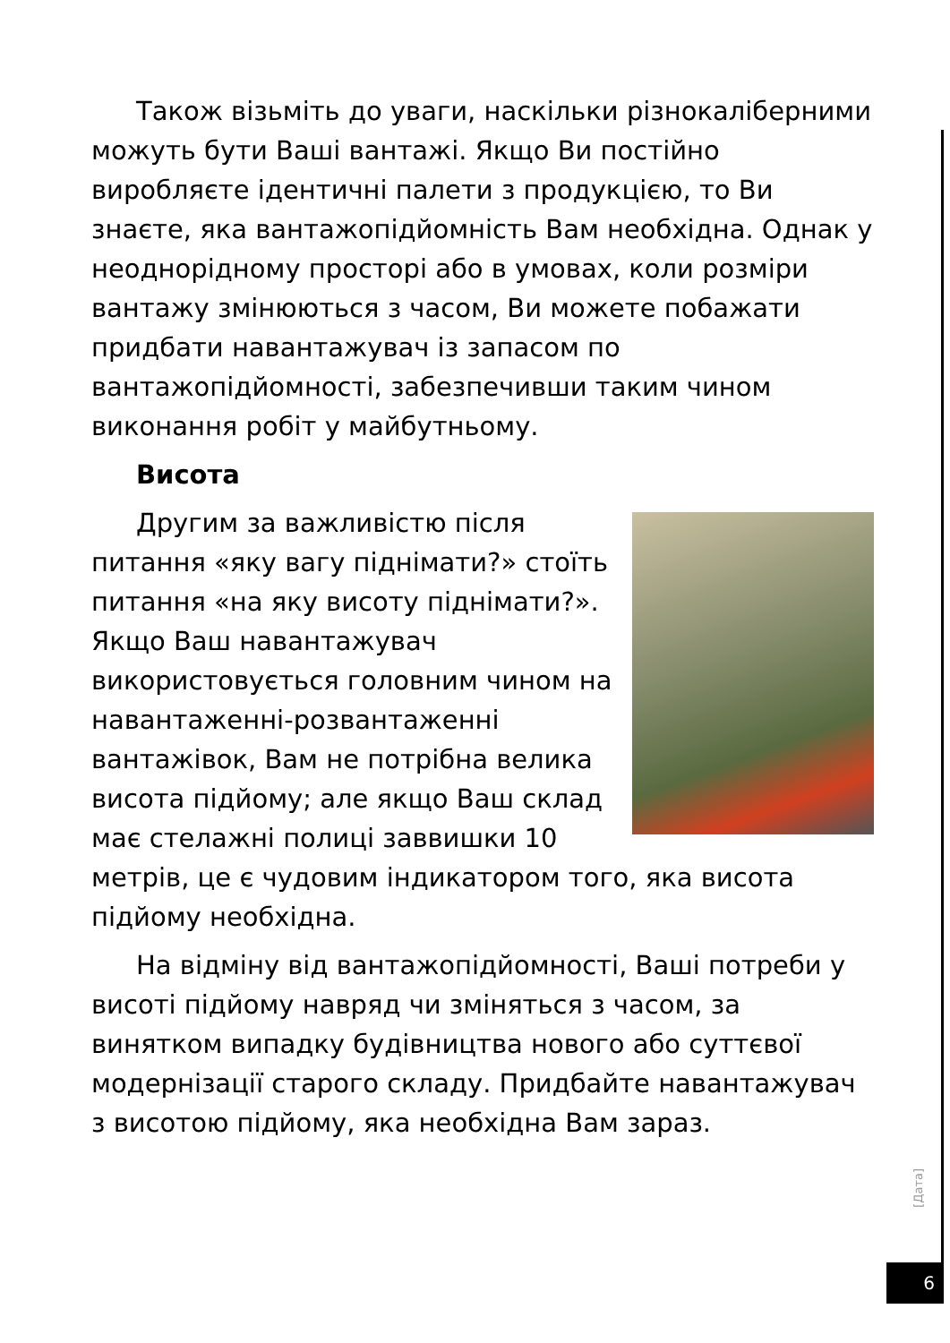Також візьміть до уваги, наскільки різнокаліберними можуть бути Ваші вантажі. Якщо Ви постійно виробляєте ідентичні палети з продукцією, то Ви знаєте, яка вантажопідйомність Вам необхідна. Однак у неоднорідному просторі або в умовах, коли розміри вантажу змінюються з часом, Ви можете побажати придбати навантажувач із запасом по вантажопідйомності, забезпечивши таким чином виконання робіт у майбутньому.
Висота
Другим за важливістю після питання «яку вагу піднімати?» стоїть питання «на яку висоту піднімати?». Якщо Ваш навантажувач використовується головним чином на навантаженні-розвантаженні вантажівок, Вам не потрібна велика висота підйому; але якщо Ваш склад має стелажні полиці заввишки 10 метрів, це є чудовим індикатором того, яка висота підйому необхідна.
На відміну від вантажопідйомності, Ваші потреби у висоті підйому навряд чи зміняться з часом, за винятком випадку будівництва нового або суттєвої модернізації старого складу. Придбайте навантажувач з висотою підйому, яка необхідна Вам зараз.
[Дата]
6